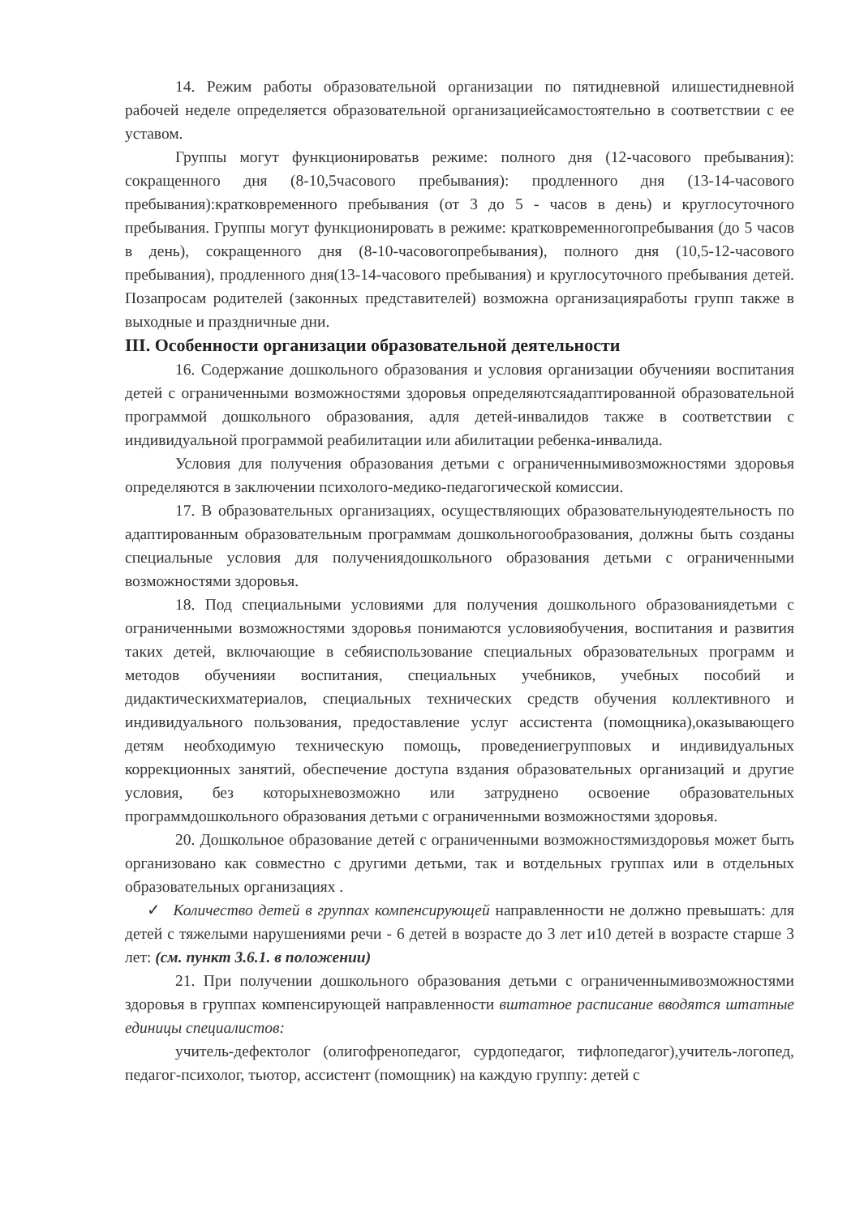14. Режим работы образовательной организации по пятидневной илишестидневной рабочей неделе определяется образовательной организациейсамостоятельно в соответствии с ее уставом.
Группы могут функционироватьв режиме: полного дня (12-часового пребывания): сокращенного дня (8-10,5часового пребывания): продленного дня (13-14-часового пребывания):кратковременного пребывания (от 3 до 5 - часов в день) и круглосуточного пребывания. Группы могут функционировать в режиме: кратковременногопребывания (до 5 часов в день), сокращенного дня (8-10-часовогопребывания), полного дня (10,5-12-часового пребывания), продленного дня(13-14-часового пребывания) и круглосуточного пребывания детей. Позапросам родителей (законных представителей) возможна организацияработы групп также в выходные и праздничные дни.
III. Особенности организации образовательной деятельности
16. Содержание дошкольного образования и условия организации обученияи воспитания детей с ограниченными возможностями здоровья определяютсяадаптированной образовательной программой дошкольного образования, адля детей-инвалидов также в соответствии с индивидуальной программой реабилитации или абилитации ребенка-инвалида.
Условия для получения образования детьми с ограниченнымивозможностями здоровья определяются в заключении психолого-медико-педагогической комиссии.
17. В образовательных организациях, осуществляющих образовательнуюдеятельность по адаптированным образовательным программам дошкольногообразования, должны быть созданы специальные условия для получениядошкольного образования детьми с ограниченными возможностями здоровья.
18. Под специальными условиями для получения дошкольного образованиядетьми с ограниченными возможностями здоровья понимаются условияобучения, воспитания и развития таких детей, включающие в себяиспользование специальных образовательных программ и методов обученияи воспитания, специальных учебников, учебных пособий и дидактическихматериалов, специальных технических средств обучения коллективного и индивидуального пользования, предоставление услуг ассистента (помощника),оказывающего детям необходимую техническую помощь, проведениегрупповых и индивидуальных коррекционных занятий, обеспечение доступа вздания образовательных организаций и другие условия, без которыхневозможно или затруднено освоение образовательных программдошкольного образования детьми с ограниченными возможностями здоровья.
20. Дошкольное образование детей с ограниченными возможностямиздоровья может быть организовано как совместно с другими детьми, так и вотдельных группах или в отдельных образовательных организациях .
✓ Количество детей в группах компенсирующей направленности не должно превышать: для детей с тяжелыми нарушениями речи - 6 детей в возрасте до 3 лет и10 детей в возрасте старше 3 лет: (см. пункт 3.6.1. в положении)
21. При получении дошкольного образования детьми с ограниченнымивозможностями здоровья в группах компенсирующей направленности вштатное расписание вводятся штатные единицы специалистов:
учитель-дефектолог (олигофренопедагог, сурдопедагог, тифлопедагог),учитель-логопед, педагог-психолог, тьютор, ассистент (помощник) на каждую группу: детей с